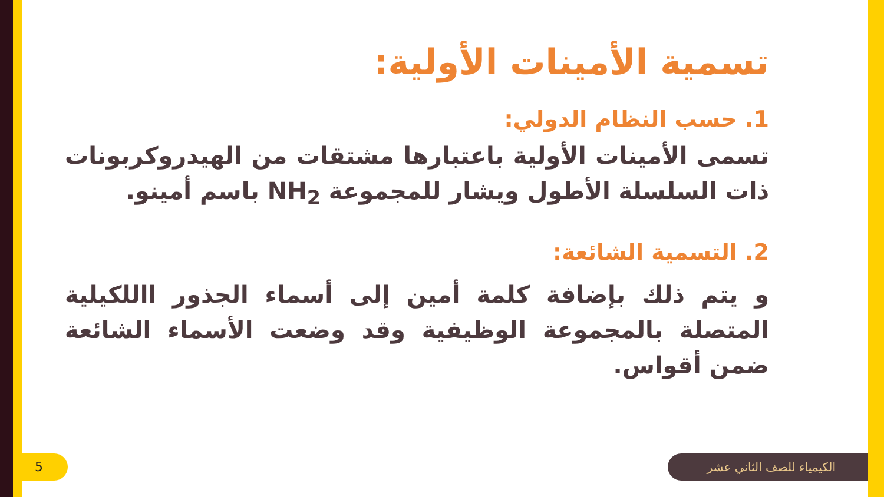تسمية الأمينات الأولية:
1. حسب النظام الدولي:
تسمى الأمينات الأولية باعتبارها مشتقات من الهيدروكربونات ذات السلسلة الأطول ويشار للمجموعة NH<sub>2</sub> باسم أمينو.
2. التسمية الشائعة:
و يتم ذلك بإضافة كلمة أمين إلى أسماء الجذور االلكيلية المتصلة بالمجموعة الوظيفية وقد وضعت الأسماء الشائعة ضمن أقواس.
الكيمياء للصف الثاني عشر 5